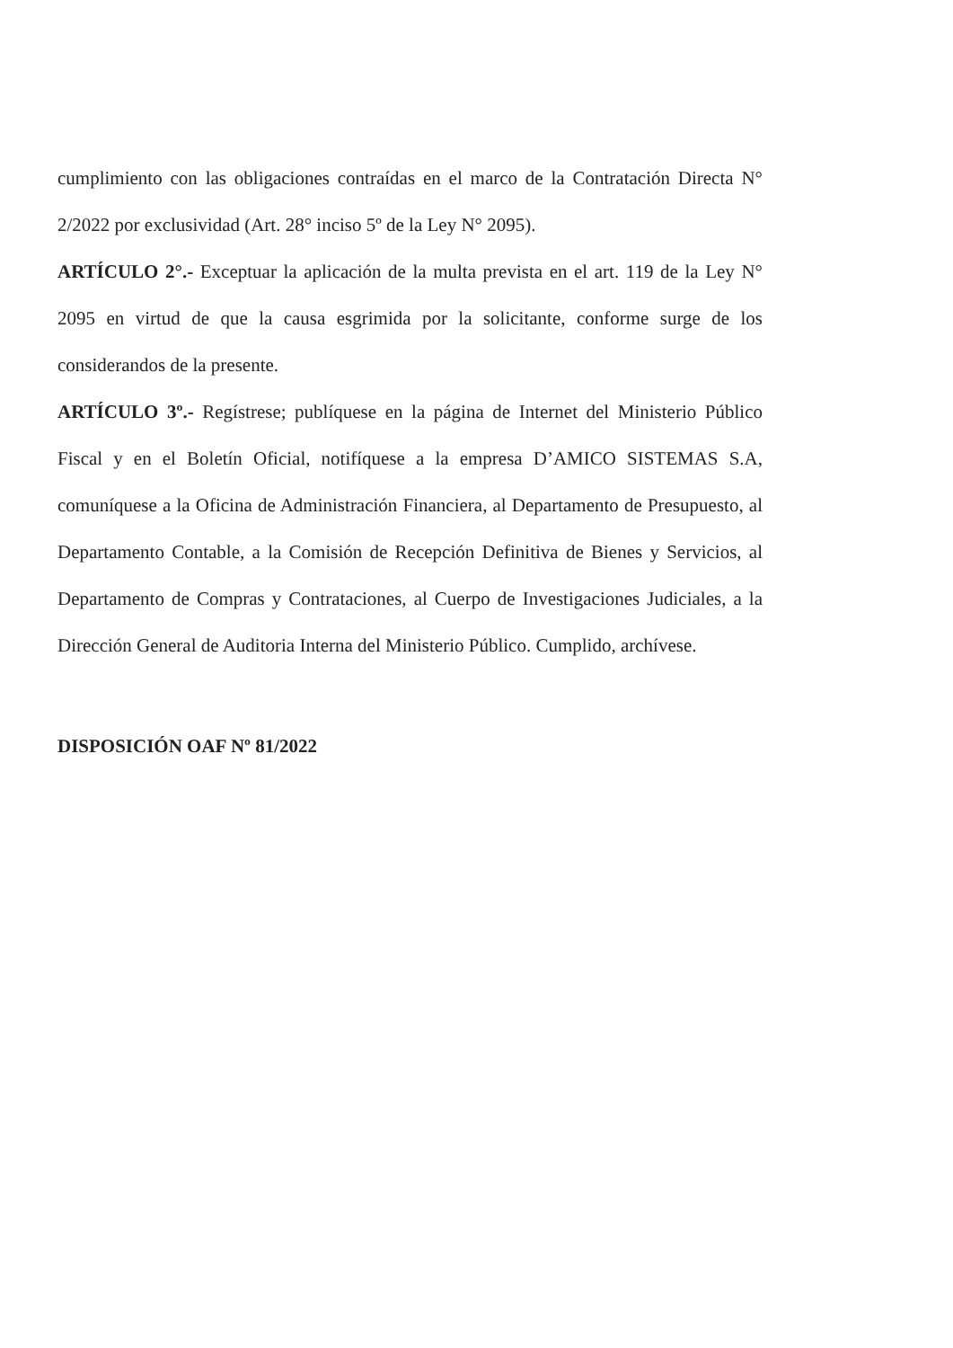cumplimiento con las obligaciones contraídas en el marco de la Contratación Directa N° 2/2022 por exclusividad (Art. 28° inciso 5º de la Ley N° 2095).
ARTÍCULO 2°.- Exceptuar la aplicación de la multa prevista en el art. 119 de la Ley N° 2095 en virtud de que la causa esgrimida por la solicitante, conforme surge de los considerandos de la presente.
ARTÍCULO 3º.- Regístrese; publíquese en la página de Internet del Ministerio Público Fiscal y en el Boletín Oficial, notifíquese a la empresa D’AMICO SISTEMAS S.A, comuníquese a la Oficina de Administración Financiera, al Departamento de Presupuesto, al Departamento Contable, a la Comisión de Recepción Definitiva de Bienes y Servicios, al Departamento de Compras y Contrataciones, al Cuerpo de Investigaciones Judiciales, a la Dirección General de Auditoria Interna del Ministerio Público. Cumplido, archívese.
DISPOSICIÓN OAF Nº 81/2022